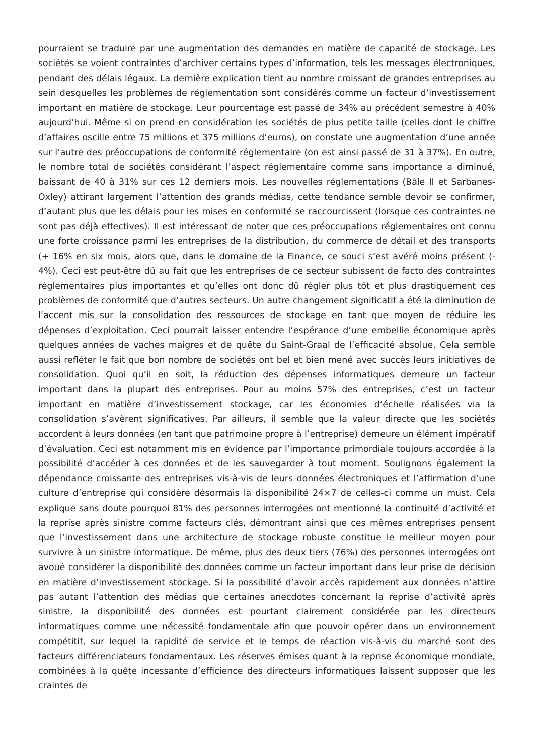pourraient se traduire par une augmentation des demandes en matière de capacité de stockage. Les sociétés se voient contraintes d’archiver certains types d’information, tels les messages électroniques, pendant des délais légaux. La dernière explication tient au nombre croissant de grandes entreprises au sein desquelles les problèmes de réglementation sont considérés comme un facteur d’investissement important en matière de stockage. Leur pourcentage est passé de 34% au précédent semestre à 40% aujourd’hui. Même si on prend en considération les sociétés de plus petite taille (celles dont le chiffre d’affaires oscille entre 75 millions et 375 millions d’euros), on constate une augmentation d’une année sur l’autre des préoccupations de conformité réglementaire (on est ainsi passé de 31 à 37%). En outre, le nombre total de sociétés considérant l’aspect réglementaire comme sans importance a diminué, baissant de 40 à 31% sur ces 12 derniers mois. Les nouvelles réglementations (Bâle II et Sarbanes-Oxley) attirant largement l’attention des grands médias, cette tendance semble devoir se confirmer, d’autant plus que les délais pour les mises en conformité se raccourcissent (lorsque ces contraintes ne sont pas déjà effectives). Il est intéressant de noter que ces préoccupations réglementaires ont connu une forte croissance parmi les entreprises de la distribution, du commerce de détail et des transports (+ 16% en six mois, alors que, dans le domaine de la Finance, ce souci s’est avéré moins présent (- 4%). Ceci est peut-être dû au fait que les entreprises de ce secteur subissent de facto des contraintes réglementaires plus importantes et qu’elles ont donc dû régler plus tôt et plus drastiquement ces problèmes de conformité que d’autres secteurs. Un autre changement significatif a été la diminution de l’accent mis sur la consolidation des ressources de stockage en tant que moyen de réduire les dépenses d’exploitation. Ceci pourrait laisser entendre l’espérance d’une embellie économique après quelques années de vaches maigres et de quête du Saint-Graal de l’efficacité absolue. Cela semble aussi refléter le fait que bon nombre de sociétés ont bel et bien mené avec succès leurs initiatives de consolidation. Quoi qu’il en soit, la réduction des dépenses informatiques demeure un facteur important dans la plupart des entreprises. Pour au moins 57% des entreprises, c’est un facteur important en matière d’investissement stockage, car les économies d’échelle réalisées via la consolidation s’avèrent significatives. Par ailleurs, il semble que la valeur directe que les sociétés accordent à leurs données (en tant que patrimoine propre à l’entreprise) demeure un élément impératif d’évaluation. Ceci est notamment mis en évidence par l’importance primordiale toujours accordée à la possibilité d’accéder à ces données et de les sauvegarder à tout moment. Soulignons également la dépendance croissante des entreprises vis-à-vis de leurs données électroniques et l’affirmation d’une culture d’entreprise qui considère désormais la disponibilité 24×7 de celles-ci comme un must. Cela explique sans doute pourquoi 81% des personnes interrogées ont mentionné la continuité d’activité et la reprise après sinistre comme facteurs clés, démontrant ainsi que ces mêmes entreprises pensent que l’investissement dans une architecture de stockage robuste constitue le meilleur moyen pour survivre à un sinistre informatique. De même, plus des deux tiers (76%) des personnes interrogées ont avoué considérer la disponibilité des données comme un facteur important dans leur prise de décision en matière d’investissement stockage. Si la possibilité d’avoir accès rapidement aux données n’attire pas autant l’attention des médias que certaines anecdotes concernant la reprise d’activité après sinistre, la disponibilité des données est pourtant clairement considérée par les directeurs informatiques comme une nécessité fondamentale afin que pouvoir opérer dans un environnement compétitif, sur lequel la rapidité de service et le temps de réaction vis-à-vis du marché sont des facteurs différenciateurs fondamentaux. Les réserves émises quant à la reprise économique mondiale, combinées à la quête incessante d’efficience des directeurs informatiques laissent supposer que les craintes de